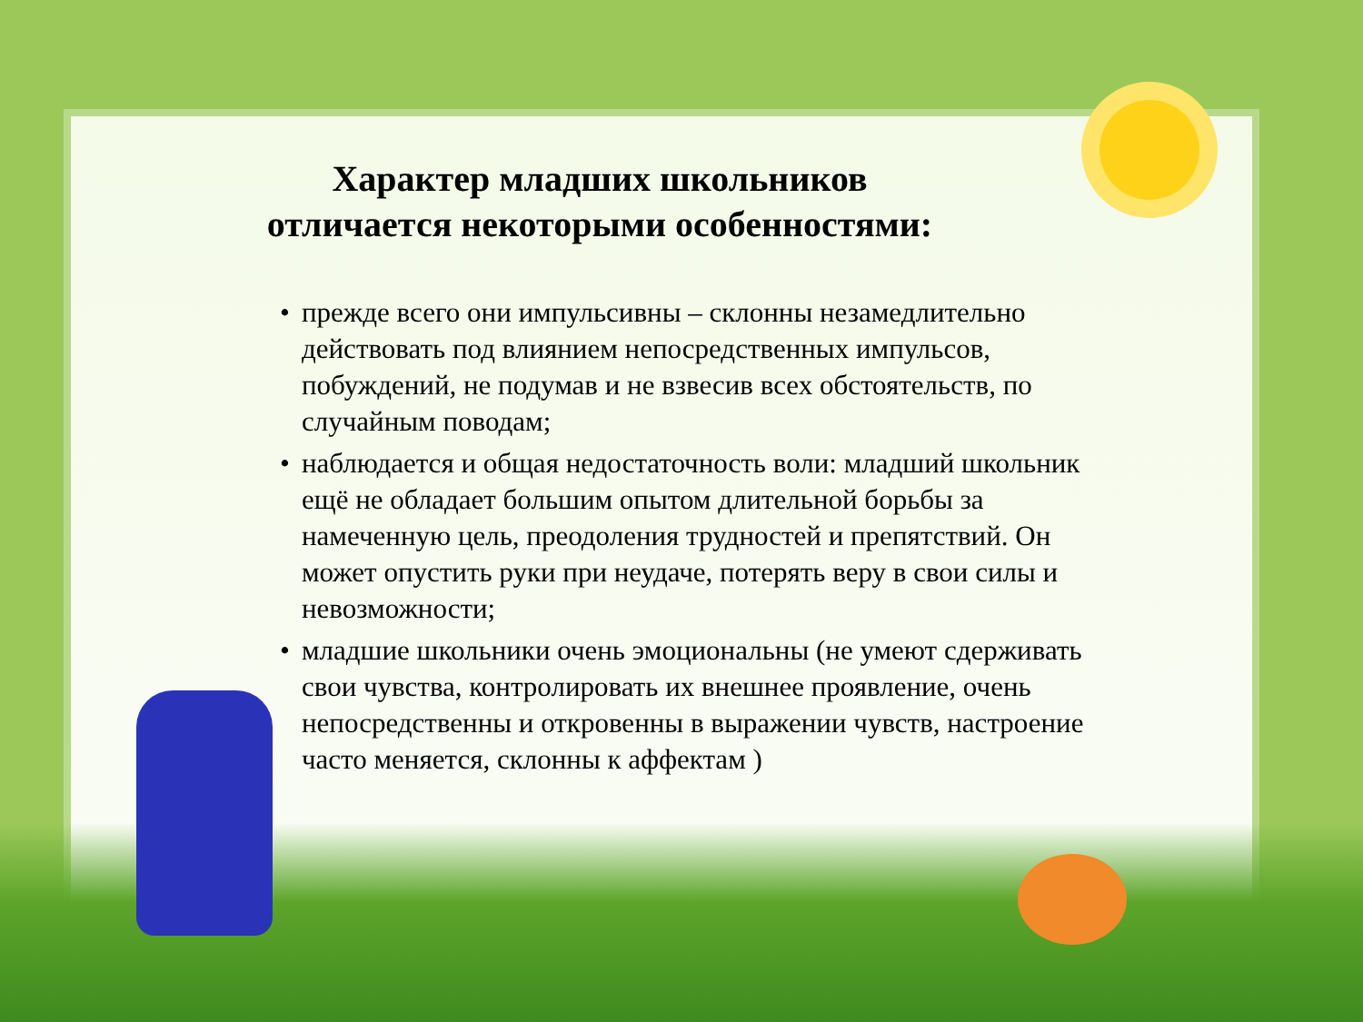Характер младших школьников
отличается некоторыми особенностями:
• прежде всего они импульсивны – склонны незамедлительно действовать под влиянием непосредственных импульсов, побуждений, не подумав и не взвесив всех обстоятельств, по случайным поводам;
• наблюдается и общая недостаточность воли: младший школьник ещё не обладает большим опытом длительной борьбы за намеченную цель, преодоления трудностей и препятствий. Он может опустить руки при неудаче, потерять веру в свои силы и невозможности;
• младшие школьники очень эмоциональны (не умеют сдерживать свои чувства, контролировать их внешнее проявление, очень непосредственны и откровенны в выражении чувств, настроение часто меняется, склонны к аффектам )